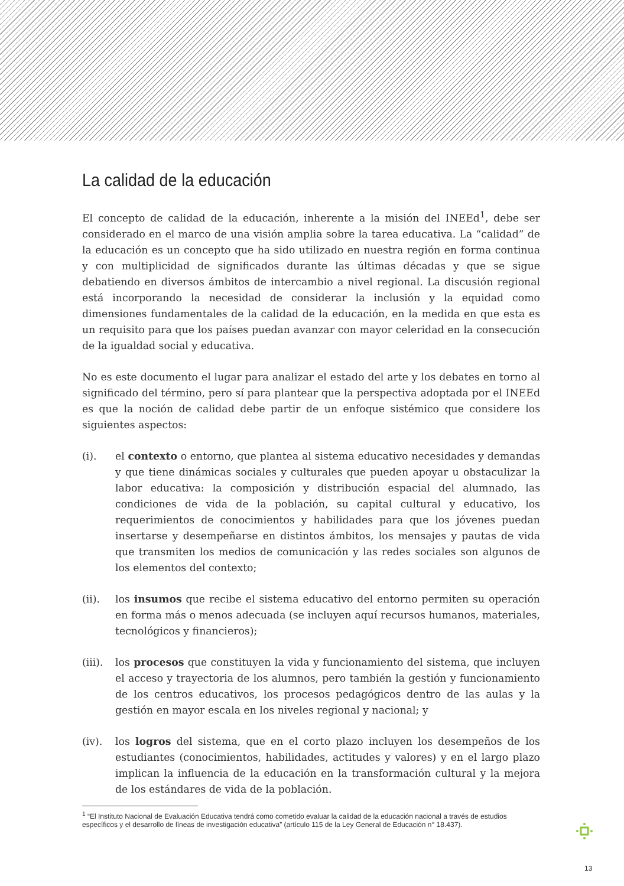La calidad de la educación
El concepto de calidad de la educación, inherente a la misión del INEEd<sup>1</sup>, debe ser considerado en el marco de una visión amplia sobre la tarea educativa. La “calidad” de la educación es un concepto que ha sido utilizado en nuestra región en forma continua y con multiplicidad de significados durante las últimas décadas y que se sigue debatiendo en diversos ámbitos de intercambio a nivel regional. La discusión regional está incorporando la necesidad de considerar la inclusión y la equidad como dimensiones fundamentales de la calidad de la educación, en la medida en que esta es un requisito para que los países puedan avanzar con mayor celeridad en la consecución de la igualdad social y educativa.
No es este documento el lugar para analizar el estado del arte y los debates en torno al significado del término, pero sí para plantear que la perspectiva adoptada por el INEEd es que la noción de calidad debe partir de un enfoque sistémico que considere los siguientes aspectos:
(i). el contexto o entorno, que plantea al sistema educativo necesidades y demandas y que tiene dinámicas sociales y culturales que pueden apoyar u obstaculizar la labor educativa: la composición y distribución espacial del alumnado, las condiciones de vida de la población, su capital cultural y educativo, los requerimientos de conocimientos y habilidades para que los jóvenes puedan insertarse y desempeñarse en distintos ámbitos, los mensajes y pautas de vida que transmiten los medios de comunicación y las redes sociales son algunos de los elementos del contexto;
(ii). los insumos que recibe el sistema educativo del entorno permiten su operación en forma más o menos adecuada (se incluyen aquí recursos humanos, materiales, tecnológicos y financieros);
(iii).
los procesos que constituyen la vida y funcionamiento del sistema, que incluyen el acceso y trayectoria de los alumnos, pero también la gestión y funcionamiento de los centros educativos, los procesos pedagógicos dentro de las aulas y la gestión en mayor escala en los niveles regional y nacional; y
(iv). los logros del sistema, que en el corto plazo incluyen los desempeños de los estudiantes (conocimientos, habilidades, actitudes y valores) y en el largo plazo implican la influencia de la educación en la transformación cultural y la mejora de los estándares de vida de la población.
<sup>1</sup> “El Instituto Nacional de Evaluación Educativa tendrá como cometido evaluar la calidad de la educación nacional a través de estudios específicos y el desarrollo de líneas de investigación educativa” (artículo 115 de la Ley General de Educación n° 18.437).
13